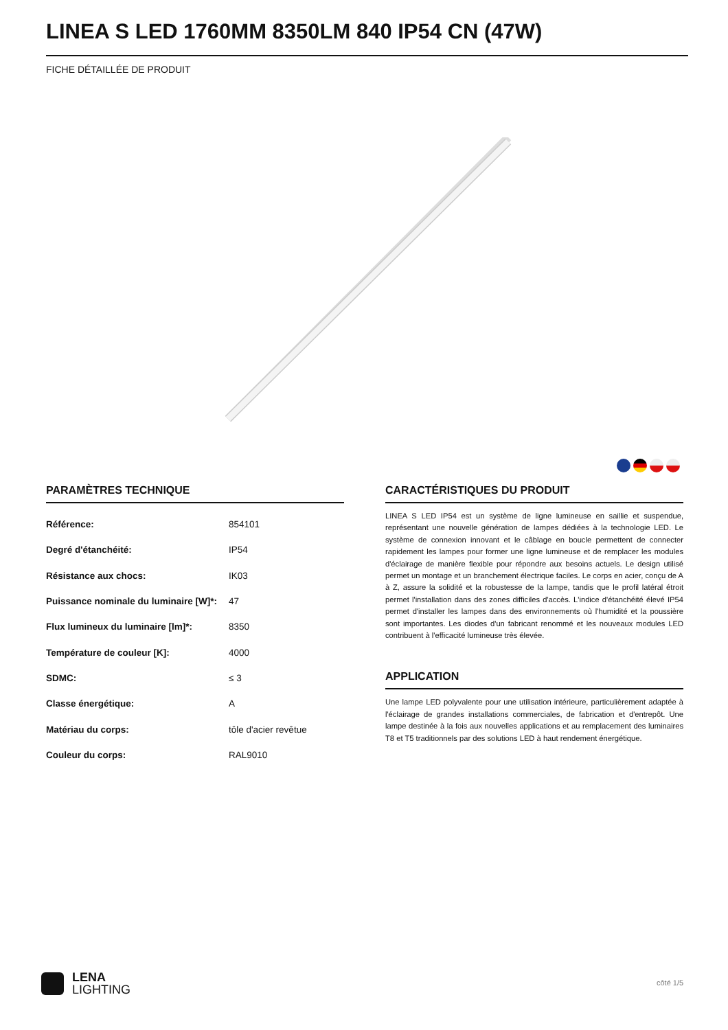LINEA S LED 1760MM 8350LM 840 IP54 CN (47W)
FICHE DÉTAILLÉE DE PRODUIT
PARAMÈTRES TECHNIQUE
| Référence: | 854101 |
| Degré d'étanchéité: | IP54 |
| Résistance aux chocs: | IK03 |
| Puissance nominale du luminaire [W]*: | 47 |
| Flux lumineux du luminaire [lm]*: | 8350 |
| Température de couleur [K]: | 4000 |
| SDMC: | ≤ 3 |
| Classe énergétique: | A |
| Matériau du corps: | tôle d'acier revêtue |
| Couleur du corps: | RAL9010 |
CARACTÉRISTIQUES DU PRODUIT
LINEA S LED IP54 est un système de ligne lumineuse en saillie et suspendue, représentant une nouvelle génération de lampes dédiées à la technologie LED. Le système de connexion innovant et le câblage en boucle permettent de connecter rapidement les lampes pour former une ligne lumineuse et de remplacer les modules d'éclairage de manière flexible pour répondre aux besoins actuels. Le design utilisé permet un montage et un branchement électrique faciles. Le corps en acier, conçu de A à Z, assure la solidité et la robustesse de la lampe, tandis que le profil latéral étroit permet l'installation dans des zones difficiles d'accès. L'indice d'étanchéité élevé IP54 permet d'installer les lampes dans des environnements où l'humidité et la poussière sont importantes. Les diodes d'un fabricant renommé et les nouveaux modules LED contribuent à l'efficacité lumineuse très élevée.
APPLICATION
Une lampe LED polyvalente pour une utilisation intérieure, particulièrement adaptée à l'éclairage de grandes installations commerciales, de fabrication et d'entrepôt. Une lampe destinée à la fois aux nouvelles applications et au remplacement des luminaires T8 et T5 traditionnels par des solutions LED à haut rendement énergétique.
LENA
LIGHTING
côté 1/5